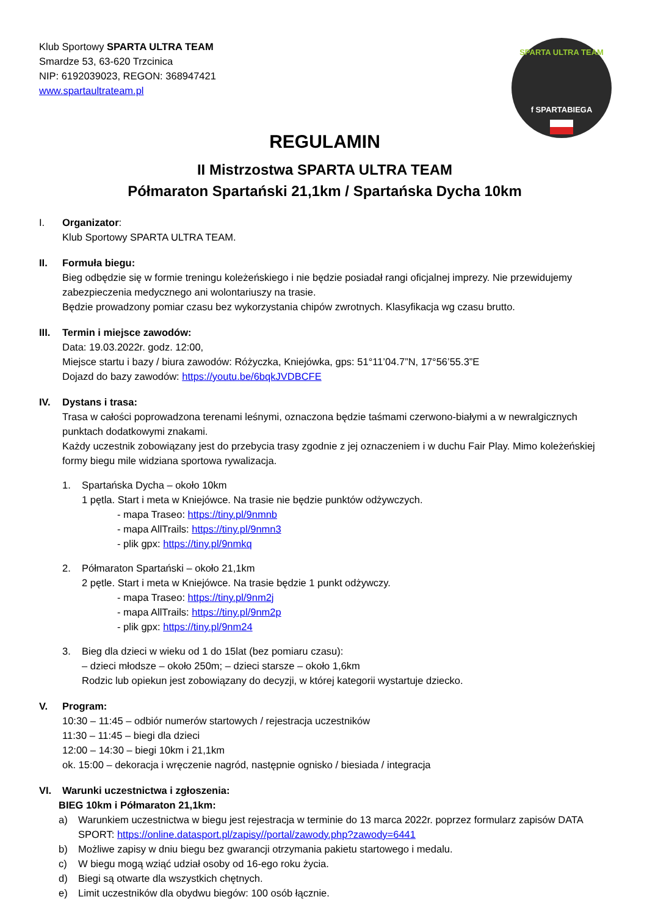SPARTA ULTRA TEAM
f SPARTABIEGA
Klub Sportowy SPARTA ULTRA TEAM
Smardze 53, 63-620 Trzcinica
NIP: 6192039023, REGON: 368947421
www.spartaultrateam.pl
REGULAMIN
II Mistrzostwa SPARTA ULTRA TEAM
Półmaraton Spartański 21,1km / Spartańska Dycha 10km
I. Organizator:
Klub Sportowy SPARTA ULTRA TEAM.
II. Formuła biegu:
Bieg odbędzie się w formie treningu koleżeńskiego i nie będzie posiadał rangi oficjalnej imprezy. Nie przewidujemy zabezpieczenia medycznego ani wolontariuszy na trasie.
Będzie prowadzony pomiar czasu bez wykorzystania chipów zwrotnych. Klasyfikacja wg czasu brutto.
III.
Termin i miejsce zawodów:
Data: 19.03.2022r. godz. 12:00,
Miejsce startu i bazy / biura zawodów: Różyczka, Kniejówka, gps: 51°11’04.7”N, 17°56’55.3”E
Dojazd do bazy zawodów: https://youtu.be/6bqkJVDBCFE
IV. Dystans i trasa:
Trasa w całości poprowadzona terenami leśnymi, oznaczona będzie taśmami czerwono-białymi a w newralgicznych punktach dodatkowymi znakami.
Każdy uczestnik zobowiązany jest do przebycia trasy zgodnie z jej oznaczeniem i w duchu Fair Play. Mimo koleżeńskiej formy biegu mile widziana sportowa rywalizacja.
1. Spartańska Dycha – około 10km
1 pętla. Start i meta w Kniejówce. Na trasie nie będzie punktów odżywczych.
- mapa Traseo: https://tiny.pl/9nmnb
- mapa AllTrails: https://tiny.pl/9nmn3
- plik gpx: https://tiny.pl/9nmkq
2. Półmaraton Spartański – około 21,1km
2 pętle. Start i meta w Kniejówce. Na trasie będzie 1 punkt odżywczy.
- mapa Traseo: https://tiny.pl/9nm2j
- mapa AllTrails: https://tiny.pl/9nm2p
- plik gpx: https://tiny.pl/9nm24
3. Bieg dla dzieci w wieku od 1 do 15lat (bez pomiaru czasu):
– dzieci młodsze – około 250m; – dzieci starsze – około 1,6km
Rodzic lub opiekun jest zobowiązany do decyzji, w której kategorii wystartuje dziecko.
V. Program:
10:30 – 11:45 – odbiór numerów startowych / rejestracja uczestników
11:30 – 11:45 – biegi dla dzieci
12:00 – 14:30 – biegi 10km i 21,1km
ok. 15:00 – dekoracja i wręczenie nagród, następnie ognisko / biesiada / integracja
VI. Warunki uczestnictwa i zgłoszenia:
BIEG 10km i Półmaraton 21,1km:
a) Warunkiem uczestnictwa w biegu jest rejestracja w terminie do 13 marca 2022r. poprzez formularz zapisów DATA SPORT: https://online.datasport.pl/zapisy//portal/zawody.php?zawody=6441
b) Możliwe zapisy w dniu biegu bez gwarancji otrzymania pakietu startowego i medalu.
c) W biegu mogą wziąć udział osoby od 16-ego roku życia.
d) Biegi są otwarte dla wszystkich chętnych.
e) Limit uczestników dla obydwu biegów: 100 osób łącznie.